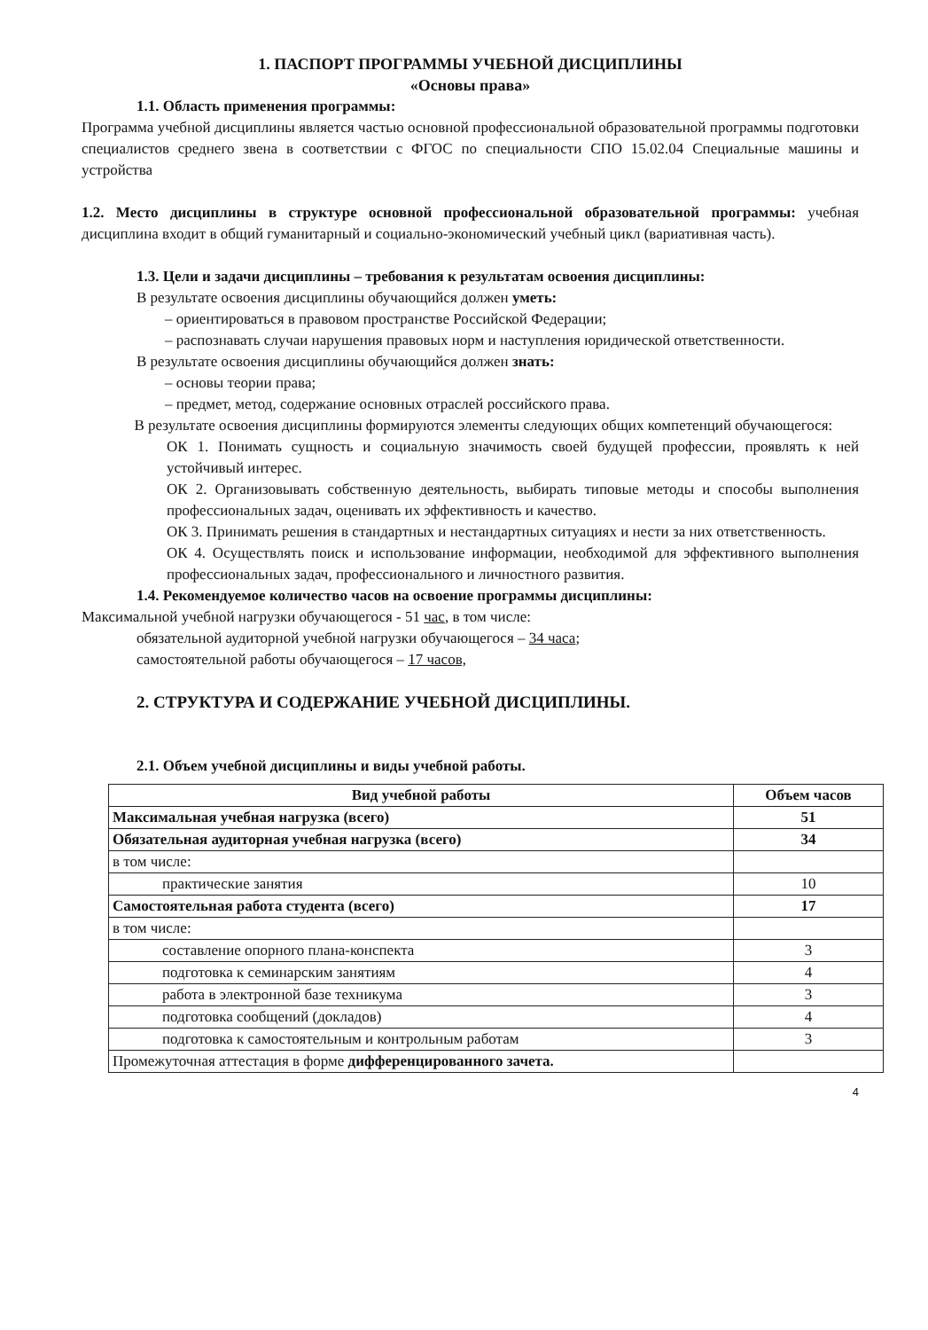1. ПАСПОРТ ПРОГРАММЫ УЧЕБНОЙ ДИСЦИПЛИНЫ
«Основы права»
1.1. Область применения программы:
Программа учебной дисциплины является частью основной профессиональной образовательной программы подготовки специалистов среднего звена в соответствии с ФГОС по специальности СПО 15.02.04 Специальные машины и устройства
1.2. Место дисциплины в структуре основной профессиональной образовательной программы: учебная дисциплина входит в общий гуманитарный и социально-экономический учебный цикл (вариативная часть).
1.3. Цели и задачи дисциплины – требования к результатам освоения дисциплины:
В результате освоения дисциплины обучающийся должен уметь:
– ориентироваться в правовом пространстве Российской Федерации;
– распознавать случаи нарушения правовых норм и наступления юридической ответственности.
В результате освоения дисциплины обучающийся должен знать:
– основы теории права;
– предмет, метод, содержание основных отраслей российского права.
В результате освоения дисциплины формируются элементы следующих общих компетенций обучающегося:
ОК 1. Понимать сущность и социальную значимость своей будущей профессии, проявлять к ней устойчивый интерес.
ОК 2. Организовывать собственную деятельность, выбирать типовые методы и способы выполнения профессиональных задач, оценивать их эффективность и качество.
ОК 3. Принимать решения в стандартных и нестандартных ситуациях и нести за них ответственность.
ОК 4. Осуществлять поиск и использование информации, необходимой для эффективного выполнения профессиональных задач, профессионального и личностного развития.
1.4. Рекомендуемое количество часов на освоение программы дисциплины:
Максимальной учебной нагрузки обучающегося - 51 час, в том числе:
обязательной аудиторной учебной нагрузки обучающегося – 34 часа;
самостоятельной работы обучающегося – 17 часов,
2. СТРУКТУРА И СОДЕРЖАНИЕ УЧЕБНОЙ ДИСЦИПЛИНЫ.
2.1. Объем учебной дисциплины и виды учебной работы.
| Вид учебной работы | Объем часов |
| --- | --- |
| Максимальная учебная нагрузка (всего) | 51 |
| Обязательная аудиторная учебная нагрузка (всего) | 34 |
| в том числе: | |
| практические занятия | 10 |
| Самостоятельная работа студента (всего) | 17 |
| в том числе: | |
| составление опорного плана-конспекта | 3 |
| подготовка к семинарским занятиям | 4 |
| работа в электронной базе техникума | 3 |
| подготовка сообщений (докладов) | 4 |
| подготовка к самостоятельным и контрольным работам | 3 |
| Промежуточная аттестация в форме дифференцированного зачета. | |
4